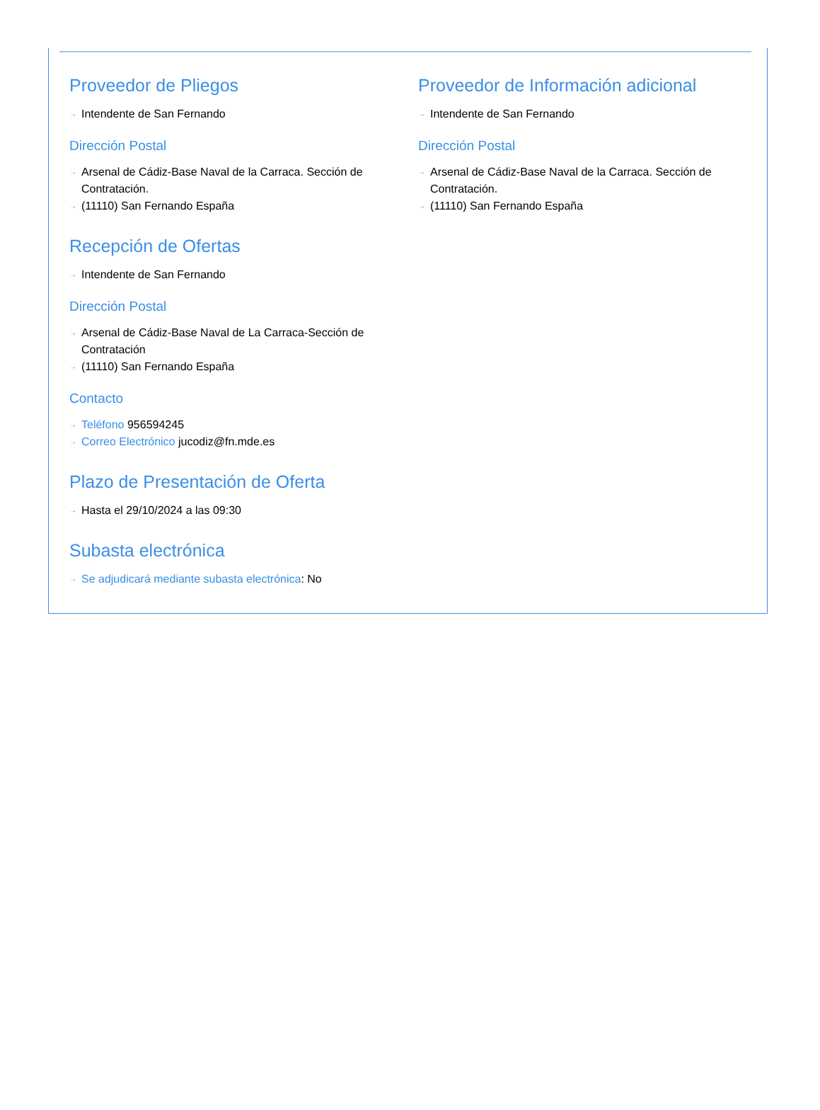Proveedor de Pliegos
→ Intendente de San Fernando
Dirección Postal
→ Arsenal de Cádiz-Base Naval de la Carraca. Sección de Contratación.
→ (11110) San Fernando España
Recepción de Ofertas
→ Intendente de San Fernando
Dirección Postal
→ Arsenal de Cádiz-Base Naval de La Carraca-Sección de Contratación
→ (11110) San Fernando España
Contacto
→ Teléfono 956594245
→ Correo Electrónico jucodiz@fn.mde.es
Plazo de Presentación de Oferta
→ Hasta el 29/10/2024 a las 09:30
Subasta electrónica
→ Se adjudicará mediante subasta electrónica: No
Proveedor de Información adicional
→ Intendente de San Fernando
Dirección Postal
→ Arsenal de Cádiz-Base Naval de la Carraca. Sección de Contratación.
→ (11110) San Fernando España